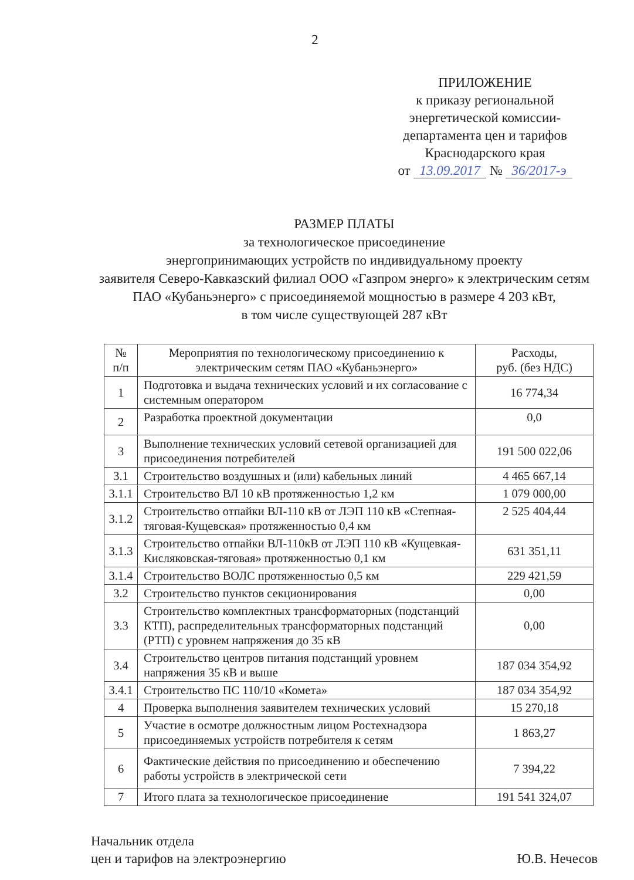2
ПРИЛОЖЕНИЕ
к приказу региональной
энергетической комиссии-
департамента цен и тарифов
Краснодарского края
от 13.09.2017 № 36/2017-э
РАЗМЕР ПЛАТЫ
за технологическое присоединение
энергопринимающих устройств по индивидуальному проекту
заявителя Северо-Кавказский филиал ООО «Газпром энерго» к электрическим сетям ПАО «Кубаньэнерго» с присоединяемой мощностью в размере 4 203 кВт,
в том числе существующей 287 кВт
| № п/п | Мероприятия по технологическому присоединению к электрическим сетям ПАО «Кубаньэнерго» | Расходы, руб. (без НДС) |
| --- | --- | --- |
| 1 | Подготовка и выдача технических условий и их согласование с системным оператором | 16 774,34 |
| 2 | Разработка проектной документации | 0,0 |
| 3 | Выполнение технических условий сетевой организацией для присоединения потребителей | 191 500 022,06 |
| 3.1 | Строительство воздушных и (или) кабельных линий | 4 465 667,14 |
| 3.1.1 | Строительство ВЛ 10 кВ протяженностью 1,2 км | 1 079 000,00 |
| 3.1.2 | Строительство отпайки ВЛ-110 кВ от ЛЭП 110 кВ «Степная-тяговая-Кущевская» протяженностью 0,4 км | 2 525 404,44 |
| 3.1.3 | Строительство отпайки ВЛ-110кВ от ЛЭП 110 кВ «Кущевкая-Кисляковская-тяговая» протяженностью 0,1 км | 631 351,11 |
| 3.1.4 | Строительство ВОЛС протяженностью 0,5 км | 229 421,59 |
| 3.2 | Строительство пунктов секционирования | 0,00 |
| 3.3 | Строительство комплектных трансформаторных (подстанций КТП), распределительных трансформаторных подстанций (РТП) с уровнем напряжения до 35 кВ | 0,00 |
| 3.4 | Строительство центров питания подстанций уровнем напряжения 35 кВ и выше | 187 034 354,92 |
| 3.4.1 | Строительство ПС 110/10 «Комета» | 187 034 354,92 |
| 4 | Проверка выполнения заявителем технических условий | 15 270,18 |
| 5 | Участие в осмотре должностным лицом Ростехнадзора присоединяемых устройств потребителя к сетям | 1 863,27 |
| 6 | Фактические действия по присоединению и обеспечению работы устройств в электрической сети | 7 394,22 |
| 7 | Итого плата за технологическое присоединение | 191 541 324,07 |
Начальник отдела
цен и тарифов на электроэнергию
Ю.В. Нечесов